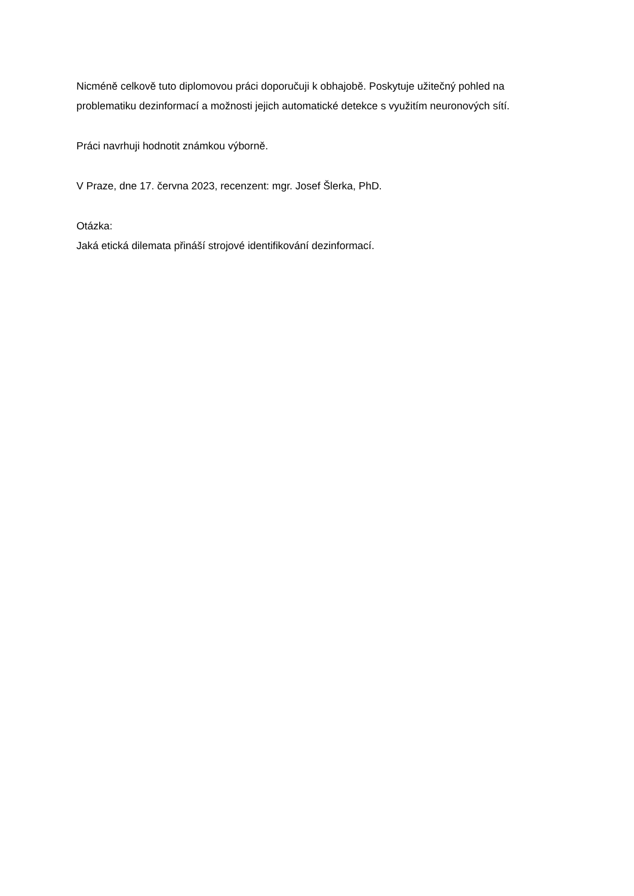Nicméně celkově tuto diplomovou práci doporučuji k obhajobě. Poskytuje užitečný pohled na problematiku dezinformací a možnosti jejich automatické detekce s využitím neuronových sítí.
Práci navrhuji hodnotit známkou výborně.
V Praze, dne 17. června 2023, recenzent: mgr. Josef Šlerka, PhD.
Otázka:
Jaká etická dilemata přináší strojové identifikování dezinformací.